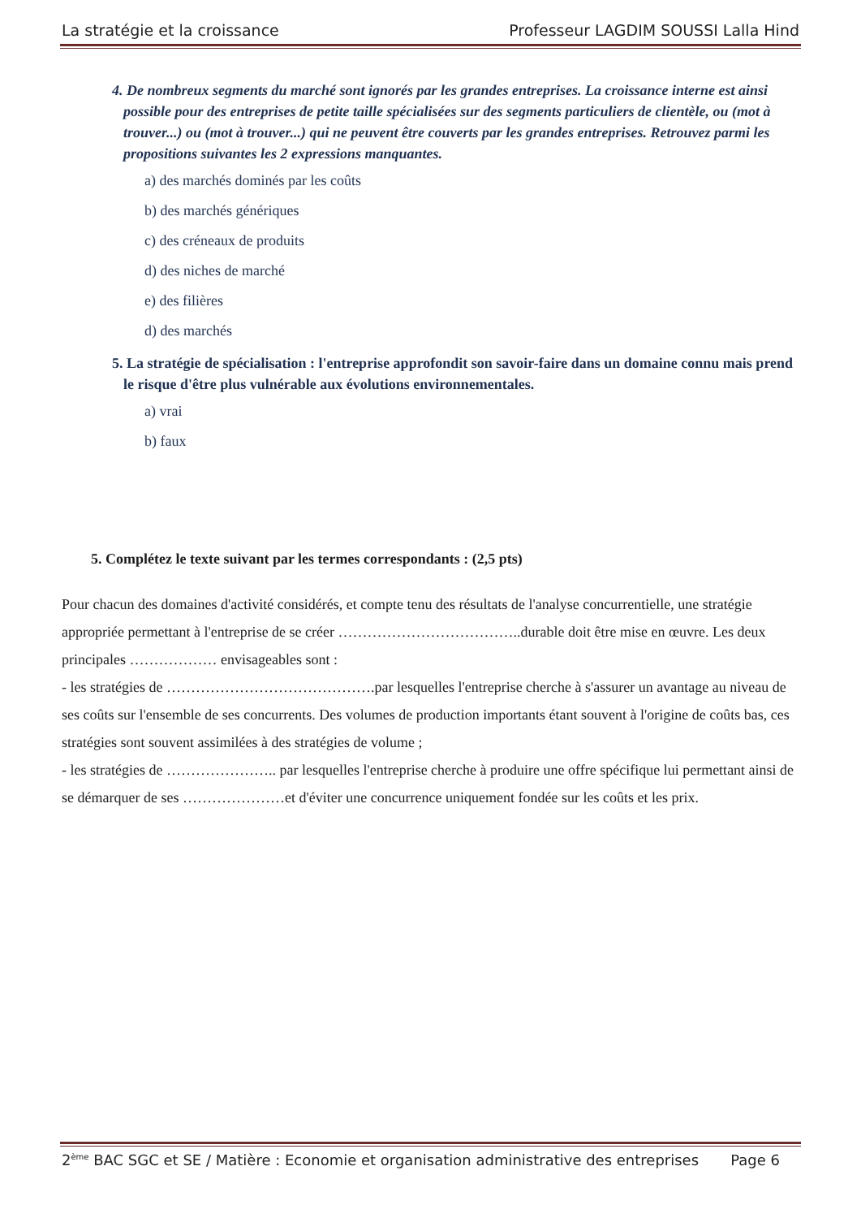La stratégie et la croissance Professeur LAGDIM SOUSSI Lalla Hind
4. De nombreux segments du marché sont ignorés par les grandes entreprises. La croissance interne est ainsi possible pour des entreprises de petite taille spécialisées sur des segments particuliers de clientèle, ou (mot à trouver...) ou (mot à trouver...) qui ne peuvent être couverts par les grandes entreprises. Retrouvez parmi les propositions suivantes les 2 expressions manquantes.
a) des marchés dominés par les coûts
b) des marchés génériques
c) des créneaux de produits
d) des niches de marché
e) des filières
d) des marchés
5. La stratégie de spécialisation : l'entreprise approfondit son savoir-faire dans un domaine connu mais prend le risque d'être plus vulnérable aux évolutions environnementales.
a) vrai
b) faux
5. Complétez le texte suivant par les termes correspondants : (2,5 pts)
Pour chacun des domaines d'activité considérés, et compte tenu des résultats de l'analyse concurrentielle, une stratégie appropriée permettant à l'entreprise de se créer ………………………………..durable doit être mise en œuvre. Les deux principales ……………… envisageables sont :
- les stratégies de …………………………………….par lesquelles l'entreprise cherche à s'assurer un avantage au niveau de ses coûts sur l'ensemble de ses concurrents. Des volumes de production importants étant souvent à l'origine de coûts bas, ces stratégies sont souvent assimilées à des stratégies de volume ;
- les stratégies de ………………….. par lesquelles l'entreprise cherche à produire une offre spécifique lui permettant ainsi de se démarquer de ses …………………et d'éviter une concurrence uniquement fondée sur les coûts et les prix.
2<sup>ème</sup> BAC SGC et SE / Matière : Economie et organisation administrative des entreprises Page 6